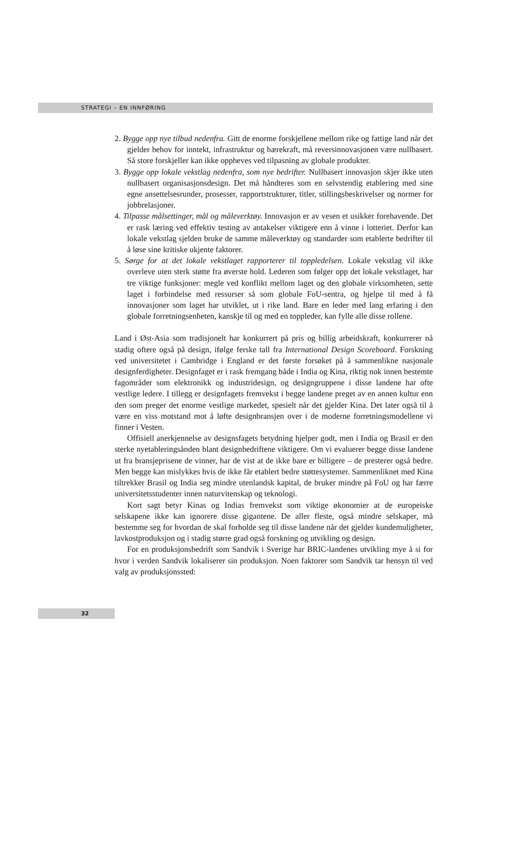STRATEGI – EN INNFØRING
2. Bygge opp nye tilbud nedenfra. Gitt de enorme forskjellene mellom rike og fattige land når det gjelder behov for inntekt, infrastruktur og bærekraft, må reversinnovasjonen være nullbasert. Så store forskjeller kan ikke oppheves ved tilpasning av globale produkter.
3. Bygge opp lokale vekstlag nedenfra, som nye bedrifter. Nullbasert innovasjon skjer ikke uten nullbasert organisasjonsdesign. Det må håndteres som en selvstendig etablering med sine egne ansettelsesrunder, prosesser, rapportstrukturer, titler, stillingsbeskrivelser og normer for jobbrelasjoner.
4. Tilpasse målsettinger, mål og måleverktøy. Innovasjon er av vesen et usikker forehavende. Det er rask læring ved effektiv testing av antakelser viktigere enn å vinne i lotteriet. Derfor kan lokale vekstlag sjelden bruke de samme måleverktøy og standarder som etablerte bedrifter til å løse sine kritiske ukjente faktorer.
5. Sørge for at det lokale vekstlaget rapporterer til toppledelsen. Lokale vekstlag vil ikke overleve uten sterk støtte fra øverste hold. Lederen som følger opp det lokale vekstlaget, har tre viktige funksjoner: megle ved konflikt mellom laget og den globale virksomheten, sette laget i forbindelse med ressurser så som globale FoU-sentra, og hjelpe til med å få innovasjoner som laget har utviklet, ut i rike land. Bare en leder med lang erfaring i den globale forretningsenheten, kanskje til og med en toppleder, kan fylle alle disse rollene.
Land i Øst-Asia som tradisjonelt har konkurrert på pris og billig arbeidskraft, konkurrerer nå stadig oftere også på design, ifølge ferske tall fra International Design Scoreboard. Forskning ved universitetet i Cambridge i England er det første forsøket på å sammenlikne nasjonale designferdigheter. Designfaget er i rask fremgang både i India og Kina, riktig nok innen bestemte fagområder som elektronikk og industridesign, og designgruppene i disse landene har ofte vestlige ledere. I tillegg er designfagets fremvekst i begge landene preget av en annen kultur enn den som preger det enorme vestlige markedet, spesielt når det gjelder Kina. Det later også til å være en viss motstand mot å løfte designbransjen over i de moderne forretningsmodellene vi finner i Vesten.
Offisiell anerkjennelse av designsfagets betydning hjelper godt, men i India og Brasil er den sterke nyetableringsånden blant designbedriftene viktigere. Om vi evaluerer begge disse landene ut fra bransjeprisene de vinner, har de vist at de ikke bare er billigere – de presterer også bedre. Men begge kan mislykkes hvis de ikke får etablert bedre støttesystemer. Sammenliknet med Kina tiltrekker Brasil og India seg mindre utenlandsk kapital, de bruker mindre på FoU og har færre universitetsstudenter innen naturvitenskap og teknologi.
Kort sagt betyr Kinas og Indias fremvekst som viktige økonomier at de europeiske selskapene ikke kan ignorere disse gigantene. De aller fleste, også mindre selskaper, må bestemme seg for hvordan de skal forholde seg til disse landene når det gjelder kundemuligheter, lavkostproduksjon og i stadig større grad også forskning og utvikling og design.
For en produksjonsbedrift som Sandvik i Sverige har BRIC-landenes utvikling mye å si for hvor i verden Sandvik lokaliserer sin produksjon. Noen faktorer som Sandvik tar hensyn til ved valg av produksjonssted:
32